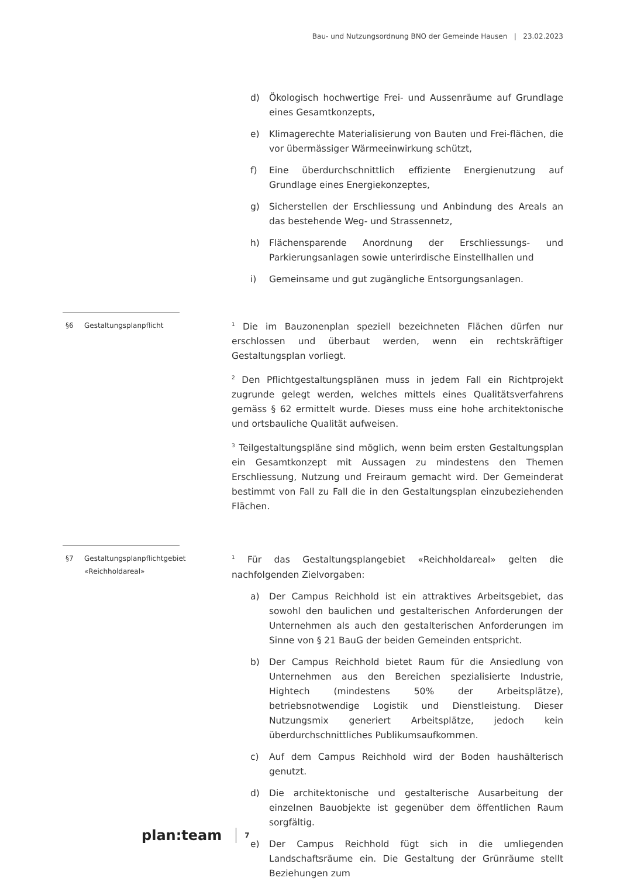Bau- und Nutzungsordnung BNO der Gemeinde Hausen | 23.02.2023
d) Ökologisch hochwertige Frei- und Aussenräume auf Grundlage eines Gesamtkonzepts,
e) Klimagerechte Materialisierung von Bauten und Frei-flächen, die vor übermässiger Wärmeeinwirkung schützt,
f) Eine überdurchschnittlich effiziente Energienutzung auf Grundlage eines Energiekonzeptes,
g) Sicherstellen der Erschliessung und Anbindung des Areals an das bestehende Weg- und Strassennetz,
h) Flächensparende Anordnung der Erschliessungs- und Parkierungsanlagen sowie unterirdische Einstellhallen und
i) Gemeinsame und gut zugängliche Entsorgungsanlagen.
§6 Gestaltungsplanpflicht
<sup>1</sup> Die im Bauzonenplan speziell bezeichneten Flächen dürfen nur erschlossen und überbaut werden, wenn ein rechtskräftiger Gestaltungsplan vorliegt.
<sup>2</sup> Den Pflichtgestaltungsplänen muss in jedem Fall ein Richtprojekt zugrunde gelegt werden, welches mittels eines Qualitätsverfahrens gemäss § 62 ermittelt wurde. Dieses muss eine hohe architektonische und ortsbauliche Qualität aufweisen.
<sup>3</sup> Teilgestaltungspläne sind möglich, wenn beim ersten Gestaltungsplan ein Gesamtkonzept mit Aussagen zu mindestens den Themen Erschliessung, Nutzung und Freiraum gemacht wird. Der Gemeinderat bestimmt von Fall zu Fall die in den Gestaltungsplan einzubeziehenden Flächen.
§7 Gestaltungsplanpflichtgebiet «Reichholdareal»
<sup>1</sup> Für das Gestaltungsplangebiet «Reichholdareal» gelten die nachfolgenden Zielvorgaben:
a) Der Campus Reichhold ist ein attraktives Arbeitsgebiet, das sowohl den baulichen und gestalterischen Anforderungen der Unternehmen als auch den gestalterischen Anforderungen im Sinne von § 21 BauG der beiden Gemeinden entspricht.
b) Der Campus Reichhold bietet Raum für die Ansiedlung von Unternehmen aus den Bereichen spezialisierte Industrie, Hightech (mindestens 50% der Arbeitsplätze), betriebsnotwendige Logistik und Dienstleistung. Dieser Nutzungsmix generiert Arbeitsplätze, jedoch kein überdurchschnittliches Publikumsaufkommen.
c) Auf dem Campus Reichhold wird der Boden haushälterisch genutzt.
d) Die architektonische und gestalterische Ausarbeitung der einzelnen Bauobjekte ist gegenüber dem öffentlichen Raum sorgfältig.
e) Der Campus Reichhold fügt sich in die umliegenden Landschaftsräume ein. Die Gestaltung der Grünräume stellt Beziehungen zum
plan:team 7